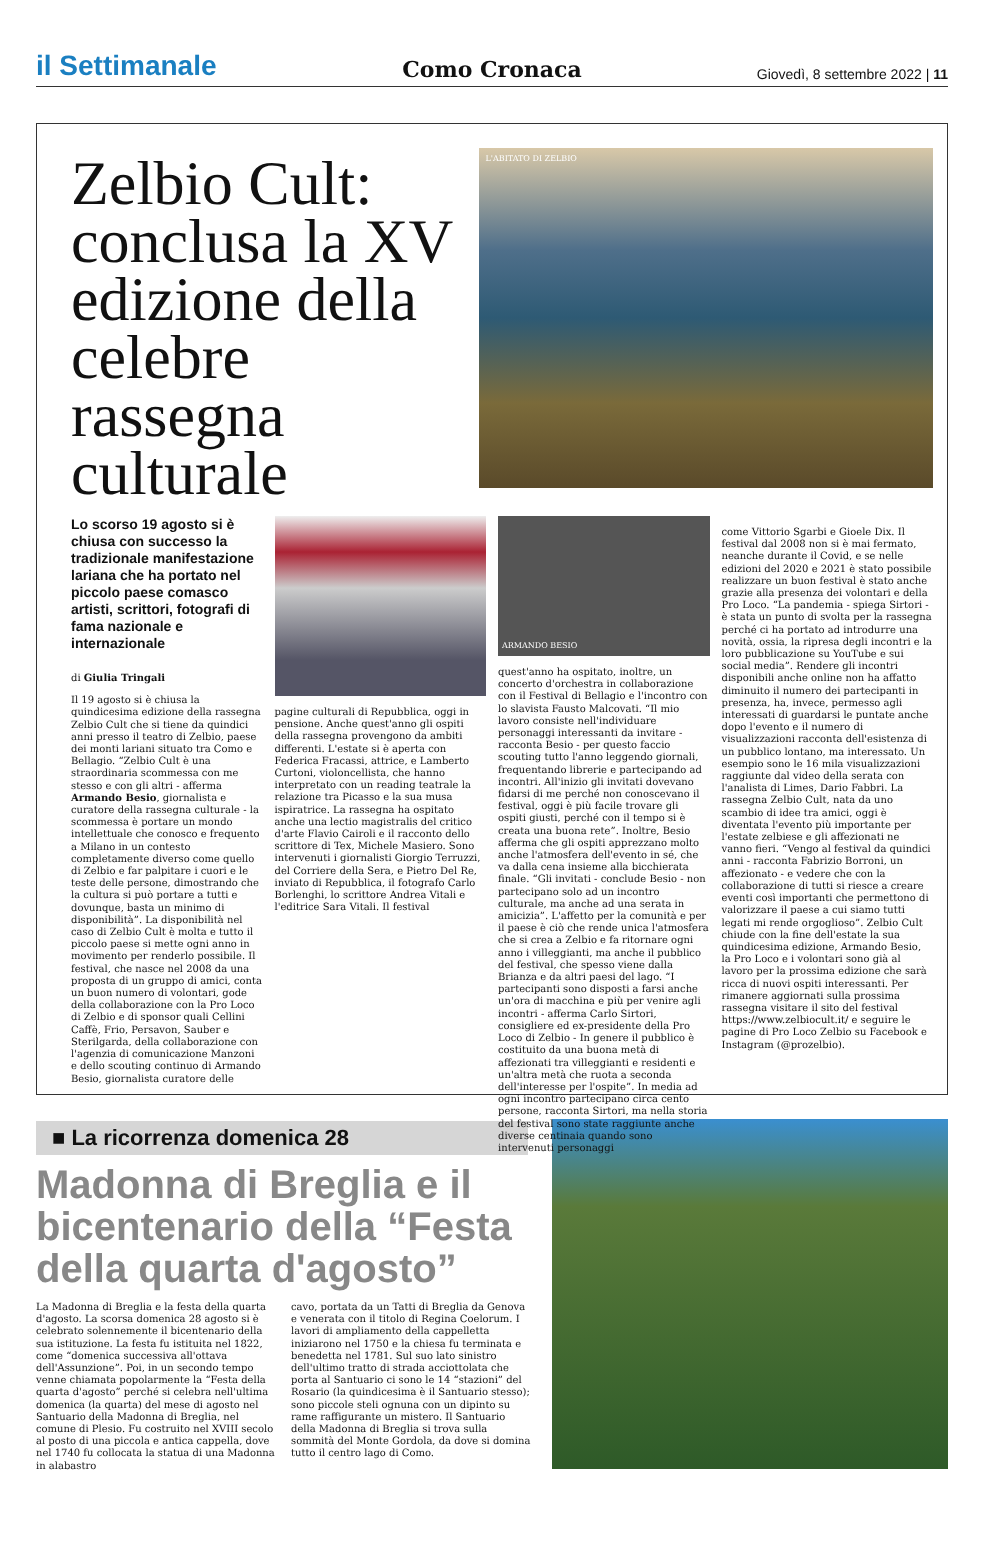il Settimanale
Como Cronaca
Giovedì, 8 settembre 2022 | 11
Zelbio Cult: conclusa la XV edizione della celebre rassegna culturale
L'ABITATO DI ZELBIO
Lo scorso 19 agosto si è chiusa con successo la tradizionale manifestazione lariana che ha portato nel piccolo paese comasco artisti, scrittori, fotografi di fama nazionale e internazionale
di Giulia Tringali
Il 19 agosto si è chiusa la quindicesima edizione della rassegna Zelbio Cult che si tiene da quindici anni presso il teatro di Zelbio, paese dei monti lariani situato tra Como e Bellagio. “Zelbio Cult è una straordinaria scommessa con me stesso e con gli altri - afferma Armando Besio, giornalista e curatore della rassegna culturale - la scommessa è portare un mondo intellettuale che conosco e frequento a Milano in un contesto completamente diverso come quello di Zelbio e far palpitare i cuori e le teste delle persone, dimostrando che la cultura si può portare a tutti e dovunque, basta un minimo di disponibilità”. La disponibilità nel caso di Zelbio Cult è molta e tutto il piccolo paese si mette ogni anno in movimento per renderlo possibile. Il festival, che nasce nel 2008 da una proposta di un gruppo di amici, conta un buon numero di volontari, gode della collaborazione con la Pro Loco di Zelbio e di sponsor quali Cellini Caffè, Frio, Persavon, Sauber e Sterilgarda, della collaborazione con l'agenzia di comunicazione Manzoni e dello scouting continuo di Armando Besio, giornalista curatore delle
pagine culturali di Repubblica, oggi in pensione. Anche quest'anno gli ospiti della rassegna provengono da ambiti differenti. L'estate si è aperta con Federica Fracassi, attrice, e Lamberto Curtoni, violoncellista, che hanno interpretato con un reading teatrale la relazione tra Picasso e la sua musa ispiratrice. La rassegna ha ospitato anche una lectio magistralis del critico d'arte Flavio Cairoli e il racconto dello scrittore di Tex, Michele Masiero. Sono intervenuti i giornalisti Giorgio Terruzzi, del Corriere della Sera, e Pietro Del Re, inviato di Repubblica, il fotografo Carlo Borlenghi, lo scrittore Andrea Vitali e l'editrice Sara Vitali. Il festival
ARMANDO BESIO
quest'anno ha ospitato, inoltre, un concerto d'orchestra in collaborazione con il Festival di Bellagio e l'incontro con lo slavista Fausto Malcovati. “Il mio lavoro consiste nell'individuare personaggi interessanti da invitare - racconta Besio - per questo faccio scouting tutto l'anno leggendo giornali, frequentando librerie e partecipando ad incontri. All'inizio gli invitati dovevano fidarsi di me perché non conoscevano il festival, oggi è più facile trovare gli ospiti giusti, perché con il tempo si è creata una buona rete”. Inoltre, Besio afferma che gli ospiti apprezzano molto anche l'atmosfera dell'evento in sé, che va dalla cena insieme alla bicchierata finale. “Gli invitati - conclude Besio - non partecipano solo ad un incontro culturale, ma anche ad una serata in amicizia”. L'affetto per la comunità e per il paese è ciò che rende unica l'atmosfera che si crea a Zelbio e fa ritornare ogni anno i villeggianti, ma anche il pubblico del festival, che spesso viene dalla Brianza e da altri paesi del lago. “I partecipanti sono disposti a farsi anche un'ora di macchina e più per venire agli incontri - afferma Carlo Sirtori, consigliere ed ex-presidente della Pro Loco di Zelbio - In genere il pubblico è costituito da una buona metà di affezionati tra villeggianti e residenti e un'altra metà che ruota a seconda dell'interesse per l'ospite”. In media ad ogni incontro partecipano circa cento persone, racconta Sirtori, ma nella storia del festival sono state raggiunte anche diverse centinaia quando sono intervenuti personaggi
come Vittorio Sgarbi e Gioele Dix. Il festival dal 2008 non si è mai fermato, neanche durante il Covid, e se nelle edizioni del 2020 e 2021 è stato possibile realizzare un buon festival è stato anche grazie alla presenza dei volontari e della Pro Loco. “La pandemia - spiega Sirtori - è stata un punto di svolta per la rassegna perché ci ha portato ad introdurre una novità, ossia, la ripresa degli incontri e la loro pubblicazione su YouTube e sui social media”. Rendere gli incontri disponibili anche online non ha affatto diminuito il numero dei partecipanti in presenza, ha, invece, permesso agli interessati di guardarsi le puntate anche dopo l'evento e il numero di visualizzazioni racconta dell'esistenza di un pubblico lontano, ma interessato. Un esempio sono le 16 mila visualizzazioni raggiunte dal video della serata con l'analista di Limes, Dario Fabbri. La rassegna Zelbio Cult, nata da uno scambio di idee tra amici, oggi è diventata l'evento più importante per l'estate zelbiese e gli affezionati ne vanno fieri. “Vengo al festival da quindici anni - racconta Fabrizio Borroni, un affezionato - e vedere che con la collaborazione di tutti si riesce a creare eventi così importanti che permettono di valorizzare il paese a cui siamo tutti legati mi rende orgoglioso”. Zelbio Cult chiude con la fine dell'estate la sua quindicesima edizione, Armando Besio, la Pro Loco e i volontari sono già al lavoro per la prossima edizione che sarà ricca di nuovi ospiti interessanti. Per rimanere aggiornati sulla prossima rassegna visitare il sito del festival https://www.zelbiocult.it/ e seguire le pagine di Pro Loco Zelbio su Facebook e Instagram (@prozelbio).
■ La ricorrenza domenica 28
Madonna di Breglia e il bicentenario della “Festa della quarta d'agosto”
La Madonna di Breglia e la festa della quarta d'agosto. La scorsa domenica 28 agosto si è celebrato solennemente il bicentenario della sua istituzione. La festa fu istituita nel 1822, come “domenica successiva all'ottava dell'Assunzione”. Poi, in un secondo tempo venne chiamata popolarmente la “Festa della quarta d'agosto” perché si celebra nell'ultima domenica (la quarta) del mese di agosto nel Santuario della Madonna di Breglia, nel comune di Plesio. Fu costruito nel XVIII secolo al posto di una piccola e antica cappella, dove nel 1740 fu collocata la statua di una Madonna in alabastro
cavo, portata da un Tatti di Breglia da Genova e venerata con il titolo di Regina Coelorum. I lavori di ampliamento della cappelletta iniziarono nel 1750 e la chiesa fu terminata e benedetta nel 1781. Sul suo lato sinistro dell'ultimo tratto di strada acciottolata che porta al Santuario ci sono le 14 “stazioni” del Rosario (la quindicesima è il Santuario stesso); sono piccole steli ognuna con un dipinto su rame raffigurante un mistero. Il Santuario della Madonna di Breglia si trova sulla sommità del Monte Gordola, da dove si domina tutto il centro lago di Como.